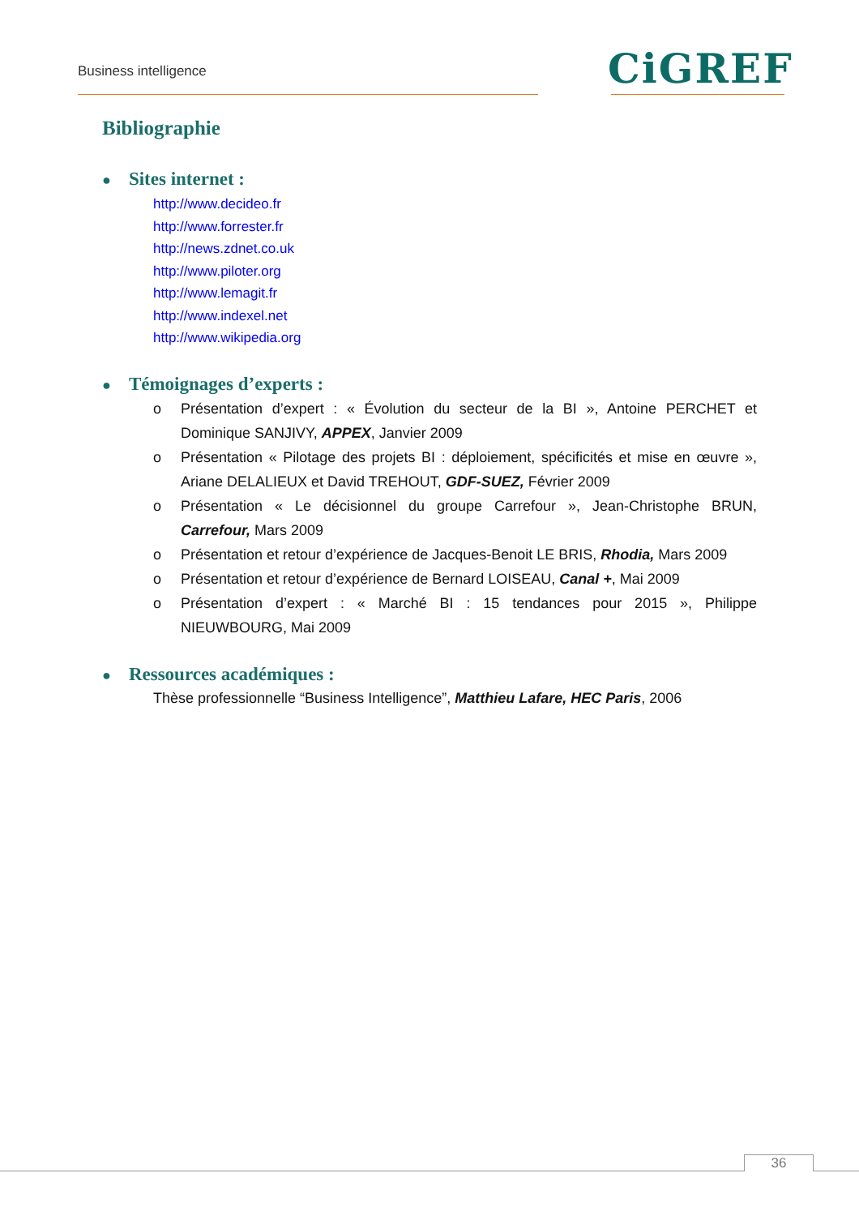Business intelligence CiGREF
Bibliographie
●
Sites internet :
http://www.decideo.fr
http://www.forrester.fr
http://news.zdnet.co.uk
http://www.piloter.org
http://www.lemagit.fr
http://www.indexel.net
http://www.wikipedia.org
●
Témoignages d’experts :
o Présentation d’expert : « Évolution du secteur de la BI », Antoine PERCHET et Dominique SANJIVY, APPEX, Janvier 2009
o Présentation « Pilotage des projets BI : déploiement, spécificités et mise en œuvre », Ariane DELALIEUX et David TREHOUT, GDF-SUEZ, Février 2009
o Présentation « Le décisionnel du groupe Carrefour », Jean-Christophe BRUN, Carrefour, Mars 2009
o Présentation et retour d’expérience de Jacques-Benoit LE BRIS, Rhodia, Mars 2009
o Présentation et retour d’expérience de Bernard LOISEAU, Canal +, Mai 2009
o Présentation d’expert : « Marché BI : 15 tendances pour 2015 », Philippe NIEUWBOURG, Mai 2009
●
Ressources académiques :
Thèse professionnelle “Business Intelligence”, Matthieu Lafare, HEC Paris, 2006
36